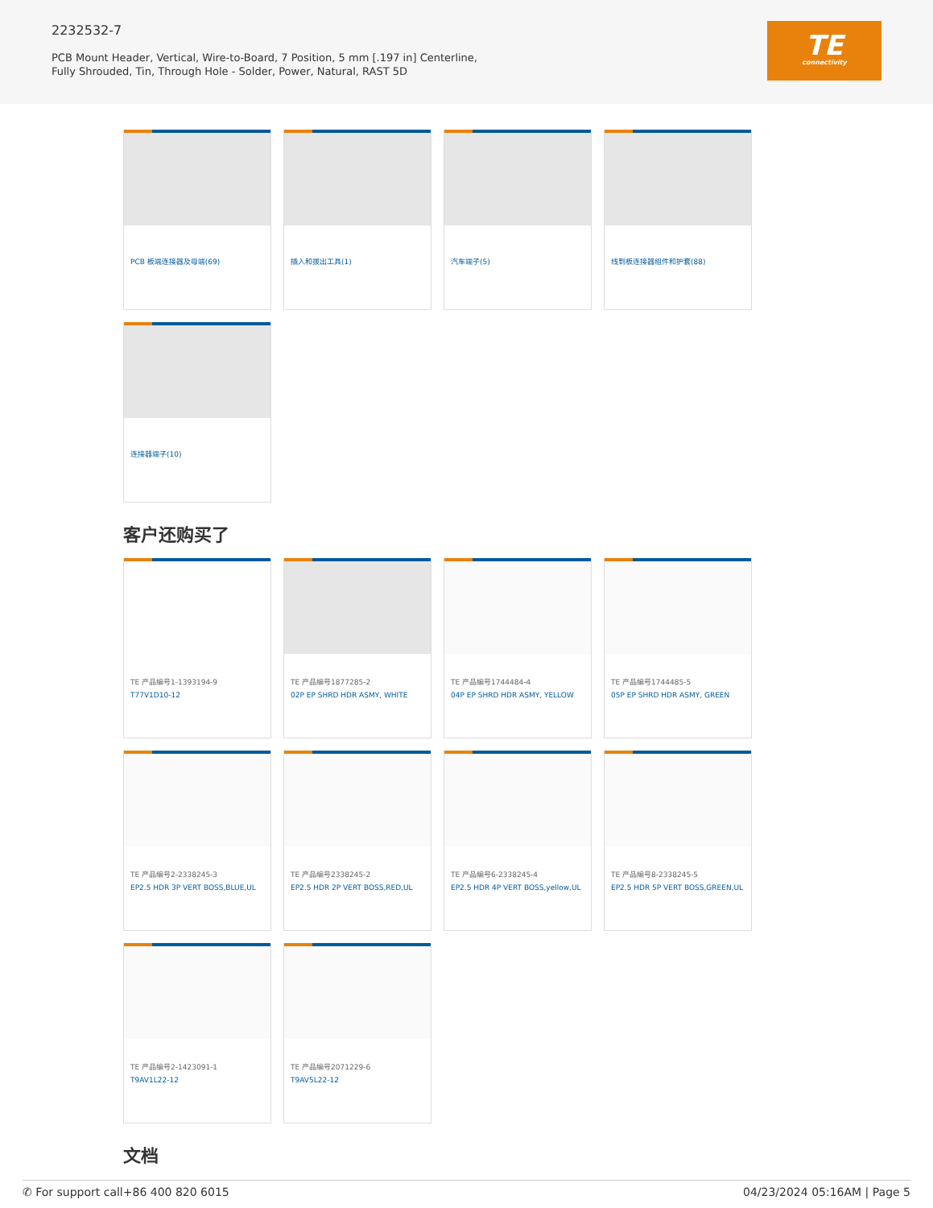2232532-7
PCB Mount Header, Vertical, Wire-to-Board, 7 Position, 5 mm [.197 in] Centerline,
Fully Shrouded, Tin, Through Hole - Solder, Power, Natural, RAST 5D
TE
connectivity
PCB 板端连接器及母端(69)
插入和拔出工具(1)
汽车端子(5)
线到板连接器组件和护套(88)
连接器端子(10)
客户还购买了
TE 产品编号1-1393194-9
T77V1D10-12
TE 产品编号1877285-2
02P EP SHRD HDR ASMY, WHITE
TE 产品编号1744484-4
04P EP SHRD HDR ASMY, YELLOW
TE 产品编号1744485-5
05P EP SHRD HDR ASMY, GREEN
TE 产品编号2-2338245-3
EP2.5 HDR 3P VERT BOSS,BLUE,UL
TE 产品编号2338245-2
EP2.5 HDR 2P VERT BOSS,RED,UL
TE 产品编号6-2338245-4
EP2.5 HDR 4P VERT BOSS,yellow,UL
TE 产品编号8-2338245-5
EP2.5 HDR 5P VERT BOSS,GREEN,UL
TE 产品编号2-1423091-1
T9AV1L22-12
TE 产品编号2071229-6
T9AV5L22-12
文档
✆ For support call+86 400 820 6015 04/23/2024 05:16AM | Page 5